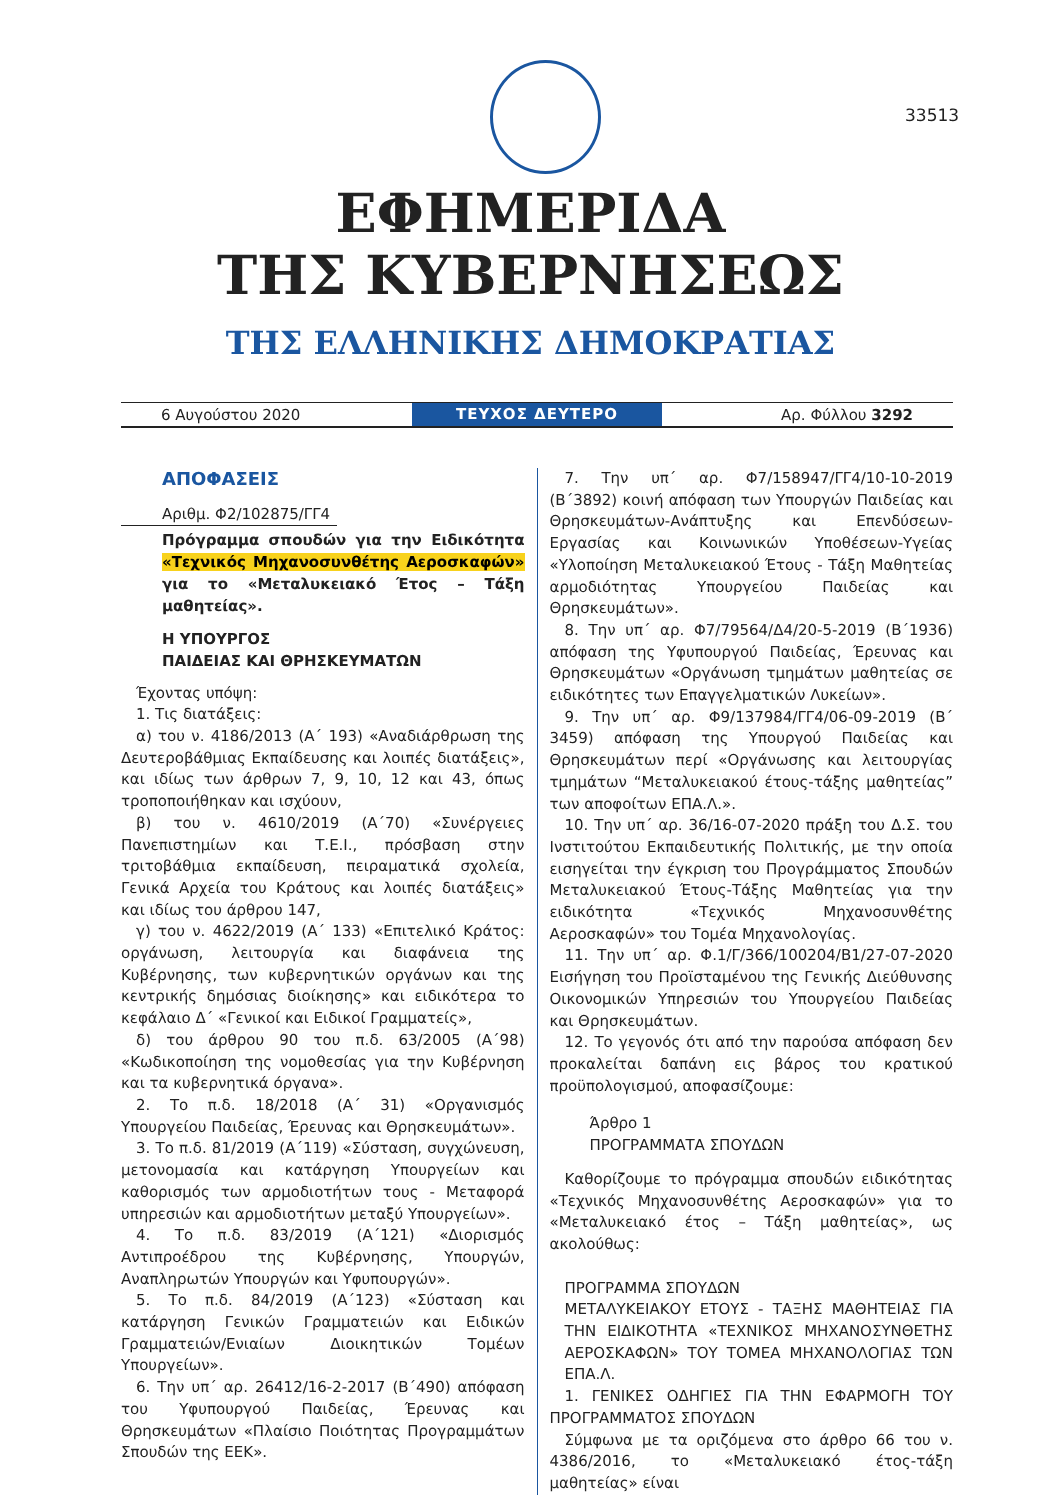33513
ΕΦΗΜΕΡΙΔΑ
ΤΗΣ ΚΥΒΕΡΝΗΣΕΩΣ
ΤΗΣ ΕΛΛΗΝΙΚΗΣ ΔΗΜΟΚΡΑΤΙΑΣ
6 Αυγούστου 2020
ΤΕΥΧΟΣ ΔΕΥΤΕΡΟ
Αρ. Φύλλου 3292
ΑΠΟΦΑΣΕΙΣ
Αριθμ. Φ2/102875/ΓΓ4
Πρόγραμμα σπουδών για την Ειδικότητα «Τεχνικός Μηχανοσυνθέτης Αεροσκαφών» για το «Μεταλυκειακό Έτος – Τάξη μαθητείας».
Η ΥΠΟΥΡΓΟΣ
ΠΑΙΔΕΙΑΣ ΚΑΙ ΘΡΗΣΚΕΥΜΑΤΩΝ
Έχοντας υπόψη:
1. Τις διατάξεις:
α) του ν. 4186/2013 (Α΄ 193) «Αναδιάρθρωση της Δευτεροβάθμιας Εκπαίδευσης και λοιπές διατάξεις», και ιδίως των άρθρων 7, 9, 10, 12 και 43, όπως τροποποιήθηκαν και ισχύουν,
β) του ν. 4610/2019 (Α΄70) «Συνέργειες Πανεπιστημίων και Τ.Ε.Ι., πρόσβαση στην τριτοβάθμια εκπαίδευση, πειραματικά σχολεία, Γενικά Αρχεία του Κράτους και λοιπές διατάξεις» και ιδίως του άρθρου 147,
γ) του ν. 4622/2019 (Α΄ 133) «Επιτελικό Κράτος: οργάνωση, λειτουργία και διαφάνεια της Κυβέρνησης, των κυβερνητικών οργάνων και της κεντρικής δημόσιας διοίκησης» και ειδικότερα το κεφάλαιο Δ΄ «Γενικοί και Ειδικοί Γραμματείς»,
δ) του άρθρου 90 του π.δ. 63/2005 (Α΄98) «Κωδικοποίηση της νομοθεσίας για την Κυβέρνηση και τα κυβερνητικά όργανα».
2. Το π.δ. 18/2018 (Α΄ 31) «Οργανισμός Υπουργείου Παιδείας, Έρευνας και Θρησκευμάτων».
3. Το π.δ. 81/2019 (Α΄119) «Σύσταση, συγχώνευση, μετονομασία και κατάργηση Υπουργείων και καθορισμός των αρμοδιοτήτων τους - Μεταφορά υπηρεσιών και αρμοδιοτήτων μεταξύ Υπουργείων».
4. Το π.δ. 83/2019 (Α΄121) «Διορισμός Αντιπροέδρου της Κυβέρνησης, Υπουργών, Αναπληρωτών Υπουργών και Υφυπουργών».
5. Το π.δ. 84/2019 (Α΄123) «Σύσταση και κατάργηση Γενικών Γραμματειών και Ειδικών Γραμματειών/Ενιαίων Διοικητικών Τομέων Υπουργείων».
6. Την υπ΄ αρ. 26412/16-2-2017 (Β΄490) απόφαση του Υφυπουργού Παιδείας, Έρευνας και Θρησκευμάτων «Πλαίσιο Ποιότητας Προγραμμάτων Σπουδών της ΕΕΚ».
7. Την υπ΄ αρ. Φ7/158947/ΓΓ4/10-10-2019 (Β΄3892) κοινή απόφαση των Υπουργών Παιδείας και Θρησκευμάτων-Ανάπτυξης και Επενδύσεων-Εργασίας και Κοινωνικών Υποθέσεων-Υγείας «Υλοποίηση Μεταλυκειακού Έτους - Τάξη Μαθητείας αρμοδιότητας Υπουργείου Παιδείας και Θρησκευμάτων».
8. Την υπ΄ αρ. Φ7/79564/Δ4/20-5-2019 (Β΄1936) απόφαση της Υφυπουργού Παιδείας, Έρευνας και Θρησκευμάτων «Οργάνωση τμημάτων μαθητείας σε ειδικότητες των Επαγγελματικών Λυκείων».
9. Την υπ΄ αρ. Φ9/137984/ΓΓ4/06-09-2019 (Β΄ 3459) απόφαση της Υπουργού Παιδείας και Θρησκευμάτων περί «Οργάνωσης και λειτουργίας τμημάτων “Μεταλυκειακού έτους-τάξης μαθητείας” των αποφοίτων ΕΠΑ.Λ.».
10. Την υπ΄ αρ. 36/16-07-2020 πράξη του Δ.Σ. του Ινστιτούτου Εκπαιδευτικής Πολιτικής, με την οποία εισηγείται την έγκριση του Προγράμματος Σπουδών Μεταλυκειακού Έτους-Τάξης Μαθητείας για την ειδικότητα «Τεχνικός Μηχανοσυνθέτης Αεροσκαφών» του Τομέα Μηχανολογίας.
11. Την υπ΄ αρ. Φ.1/Γ/366/100204/Β1/27-07-2020 Εισήγηση του Προϊσταμένου της Γενικής Διεύθυνσης Οικονομικών Υπηρεσιών του Υπουργείου Παιδείας και Θρησκευμάτων.
12. Το γεγονός ότι από την παρούσα απόφαση δεν προκαλείται δαπάνη εις βάρος του κρατικού προϋπολογισμού, αποφασίζουμε:
Άρθρο 1
ΠΡΟΓΡΑΜΜΑΤΑ ΣΠΟΥΔΩΝ
Καθορίζουμε το πρόγραμμα σπουδών ειδικότητας «Τεχνικός Μηχανοσυνθέτης Αεροσκαφών» για το «Μεταλυκειακό έτος – Τάξη μαθητείας», ως ακολούθως:
ΠΡΟΓΡΑΜΜΑ ΣΠΟΥΔΩΝ
ΜΕΤΑΛΥΚΕΙΑΚΟΥ ΕΤΟΥΣ - ΤΑΞΗΣ ΜΑΘΗΤΕΙΑΣ ΓΙΑ ΤΗΝ ΕΙΔΙΚΟΤΗΤΑ «ΤΕΧΝΙΚΟΣ ΜΗΧΑΝΟΣΥΝΘΕΤΗΣ ΑΕΡΟΣΚΑΦΩΝ» ΤΟΥ ΤΟΜΕΑ ΜΗΧΑΝΟΛΟΓΙΑΣ ΤΩΝ ΕΠΑ.Λ.
1. ΓΕΝΙΚΕΣ ΟΔΗΓΙΕΣ ΓΙΑ ΤΗΝ ΕΦΑΡΜΟΓΗ ΤΟΥ ΠΡΟΓΡΑΜΜΑΤΟΣ ΣΠΟΥΔΩΝ
Σύμφωνα με τα οριζόμενα στο άρθρο 66 του ν. 4386/2016, το «Μεταλυκειακό έτος-τάξη μαθητείας» είναι